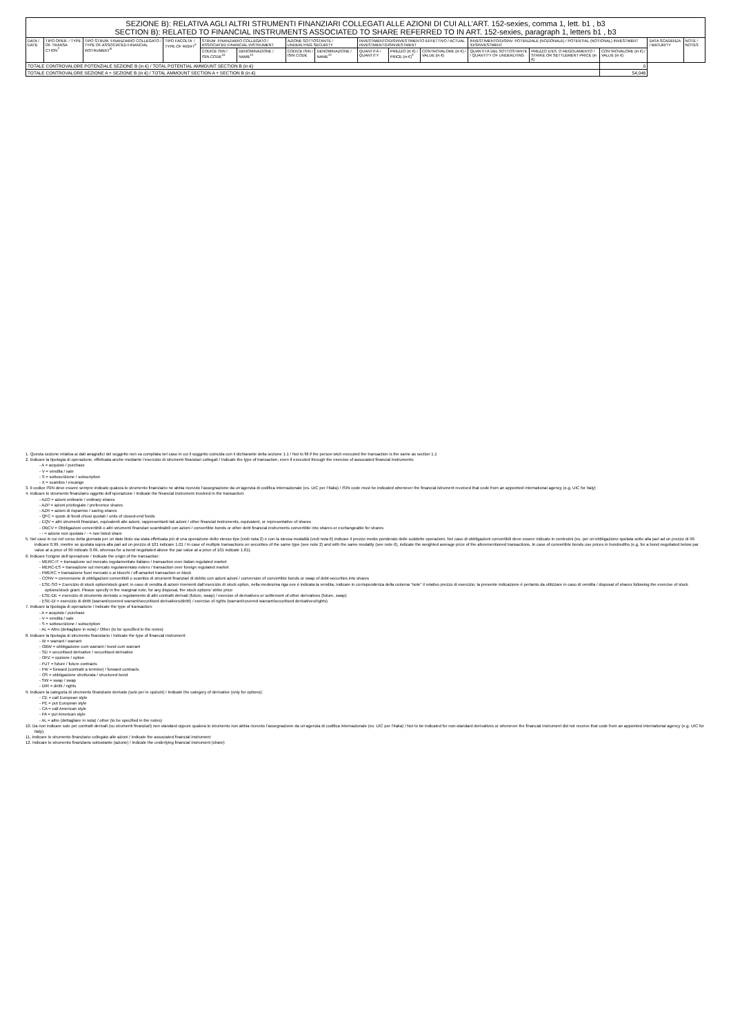| SEZIONE B): RELATIVA AGLI ALTRI STRUMENTI FINANZIARI COLLEGATI ALLE AZIONI DI CUI ALL’ART. 152-sexies, comma 1, lett. b1 , b3 SECTION B): RELATED TO FINANCIAL INSTRUMENTS ASSOCIATED TO SHARE REFERRED TO IN ART. 152-sexies, paragraph 1, letters b1 , b3 | | | | | | | | | | | | | | | |
| DATA / DATE | TIPO OPER. / TYPE OF TRANSA CTION<sup>7</sup> | TIPO STRUM. FINANZIARIO COLLEGATO / TYPE OF ASSOCIATED FINANCIAL INSTRUMENT<sup>8</sup> | TIPO FACOLTA' / TYPE OF RIGHT<sup>9</sup> | STRUM. FINANZIARIO COLLEGATO / ASSOCIATED FINANCIAL INSTRUMENT | | AZIONE SOTTOSTANTE / UNDERLYING SECURITY | | INVESTIMENTO/DISINVESTIMENTO EFFETTIVO / ACTUAL INVESTMENT/DISINVESTMENT | | | INVESTIMENTO/DISINV. POTENZIALE (NOZIONALE) / POTENTIAL (NOTIONAL) INVESTMENT /DISINVESTMENT | | | DATA SCADENZA / MATURITY | NOTE / NOTES |
| | | | | CODICE ISIN / ISIN CODE<sup>10</sup> | DENOMINAZIONE / NAME<sup>11</sup> | CODICE ISIN / ISIN CODE | DENOMINAZIONE / NAME<sup>12</sup> | QUANTITÀ / QUANTITY | PREZZO (in €) / PRICE (in €)<sup>5</sup> | CONTROVALORE (in €) / VALUE (in €) | QUANTITÀ DEL SOTTOSTANTE / QUANTITY OF UNDERLYING | PREZZO D'ES. O REGOLAMENTO / STRIKE OR SETTLEMENT PRICE (in €) | CONTROVALORE (in €) / VALUE (in €) | | |
| TOTALE CONTROVALORE POTENZIALE SEZIONE B (in €) / TOTAL POTENTIAL AMMOUNT SECTION B (in €) | | | | | | | | | | | | | 0 | | |
| TOTALE CONTROVALORE SEZIONE A + SEZIONE B (in €) / TOTAL AMMOUNT SECTION A + SECTION B (in €) | | | | | | | | | | | | | 54,046 | | |
1. Questa sezione relativa ai dati anagrafici del soggetto non va compilata nel caso in cui il soggetto coincida con il dichiarante della sezione 1.1 / Not to fill if the person wich executed the transaction is the same as section 1.1
2. Indicare la tipologia di operazione, effettuata anche mediante l’esercizio di strumenti finanziari collegati / Indicate the type of transaction, even if executed through the exercise of associated financial instruments:
- A = acquisto / purchase
- V = vendita / sale
- S = sottoscrizione / subscription
- X = scambio / excange
3. Il codice ISIN deve essere sempre indicato qualora lo strumento finanziario ne abbia ricevuto l’assegnazione da un’agenzia di codifica internazionale (es. UIC per l’Italia) / ISIN code must be indicated whenever the financial istrument received that code from an appointed international agency (e.g. UIC for Italy)
4. Indicare lo strumento finanziario oggetto dell’operazione / Indicate the financial instrument involved in the transaction:
- AZO = azioni ordinarie / ordinary shares
- AZP = azioni privilegiate / preference shares
- AZR = azioni di risparmio / saving shares
- QFC = quote di fondi chiusi quotati / units of closed-end funds
- EQV = altri strumenti finanziari, equivalenti alle azioni, rappresentanti tali azioni / other financial instruments, equivalent, or representative of shares
- OBCV = Obbligazioni convertibili o altri strumenti finanziari scambiabili con azioni / convertible bonds or other debt financial instruments convertible into shares or exchangeable for shares
- - = azione non quotata / - = non listed share
5. Nel caso in cui nel corso della giornata per un dato titolo sia stata effettuata più di una operazione dello stesso tipo (vedi nota 2) e con la stessa modalità (vedi nota 6) indicare il prezzo medio ponderato delle suddette operazioni. Nel caso di obbligazioni convertibili deve essere indicato in centesimi (es. per un’obbligazione quotata sotto alla pari ad un prezzo di 99 indicare 0.99, mentre se quotata sopra alla pari ad un prezzo di 101 indicare 1.01 / In case of multiple transactions on securities of the same type (see note 2) and with the same modality (see note 6), indicate the weighted average price of the aforementioned transactions. In case of convertible bonds use prices in hundredths (e.g. for a bond negotiated below par value at a price of 99 indicate 0.99, whereas for a bond negotiated above the par value at a price of 101 indicate 1.01).
6. Indicare l’origine dell’operazione / Indicate the origin of the transaction:
- MERC-IT = transazione sul mercato regolamentato italiano / transaction over italian regulated market
- MERC-ES = transazione sul mercato regolamentato estero / transaction over foreign regulated market
- FMERC = transazione fuori mercato o ai blocchi / off-amarket transaction or block
- CONV = conversione di obbligazioni convertibili o scambio di strumenti finanziari di debito con azioni azioni / conversion of convertible bonds or swap of debt-securities into shares
- ESE-SO = Esercizio di stock option/stock grant; in caso di vendita di azioni rivenienti dall’esercizio di stock option, nella medesima riga ove è indicata la vendita, indicare in corrispondenza della colonna “note” il relativo prezzo di esercizio; la presente indicazione è pertanto da utilizzare in caso di vendita / disposal of shares following the exercise of stock options/stock grant. Please specify in the marginal note, for any disposal, the stock options' strike price
- ESE-DE = esercizio di strumento derivato o regolamento di altri contratti derivati (future, swap) / exercise of derivatives or settlement of other derivatives (future, swap)
- ESE-DI = esercizio di diritti (warrant/covered warrant/securitised derivatives/diritti) / exercise of rights (warrant/covered warrant/securitised derivatives/rights)
7. Indicare la tipologia di operazione / Indicate the type of transaction:
- A = acquisto / purchase
- V = vendita / sale
- S = sottoscrizione / subscription
- AL = Altro (dettagliare in nota) / Other (to be specified in the notes)
8. Indicare la tipologia di strumento finanziario / Indicate the type of financial instrument:
- W = warrant / warrant
- OBW = obbligazione cum warrant / bond cum warrant
- SD = securitised derivative / securitised derivative
- OPZ = opzione / option
- FUT = future / future contracts
- FW = forward (contratti a termine) / forward contracts
- OS = obbligazione strutturata / structured bond
- SW = swap / swap
- DIR = diritti / rights
9. Indicare la categoria di strumento finanziario derivato (solo per le opzioni) / Indicate the category of derivative (only for options):
- CE = call European style
- PE = put European style
- CA = call American style
- PA = put American style
- AL = altro (dettagliare in nota) / other (to be specified in the notes)
10. Da non indicare solo per contratti derivati (su strumenti finanziari) non standard oppure qualora lo strumento non abbia ricevuto l’assegnazione da un’agenzia di codifica internazionale (es. UIC per l’Italia) / Not to be indicated for non-standard derivatives or whenever the financial instrument did not receive that code from an appointed international agency (e.g. UIC for Italy).
11. Indicare lo strumento finanziario collegato alle azioni / Indicate the associated financial instrument
12. Indicare lo strumento finanziario sottostante (azione) / Indicate the underlying financial instrument (share)